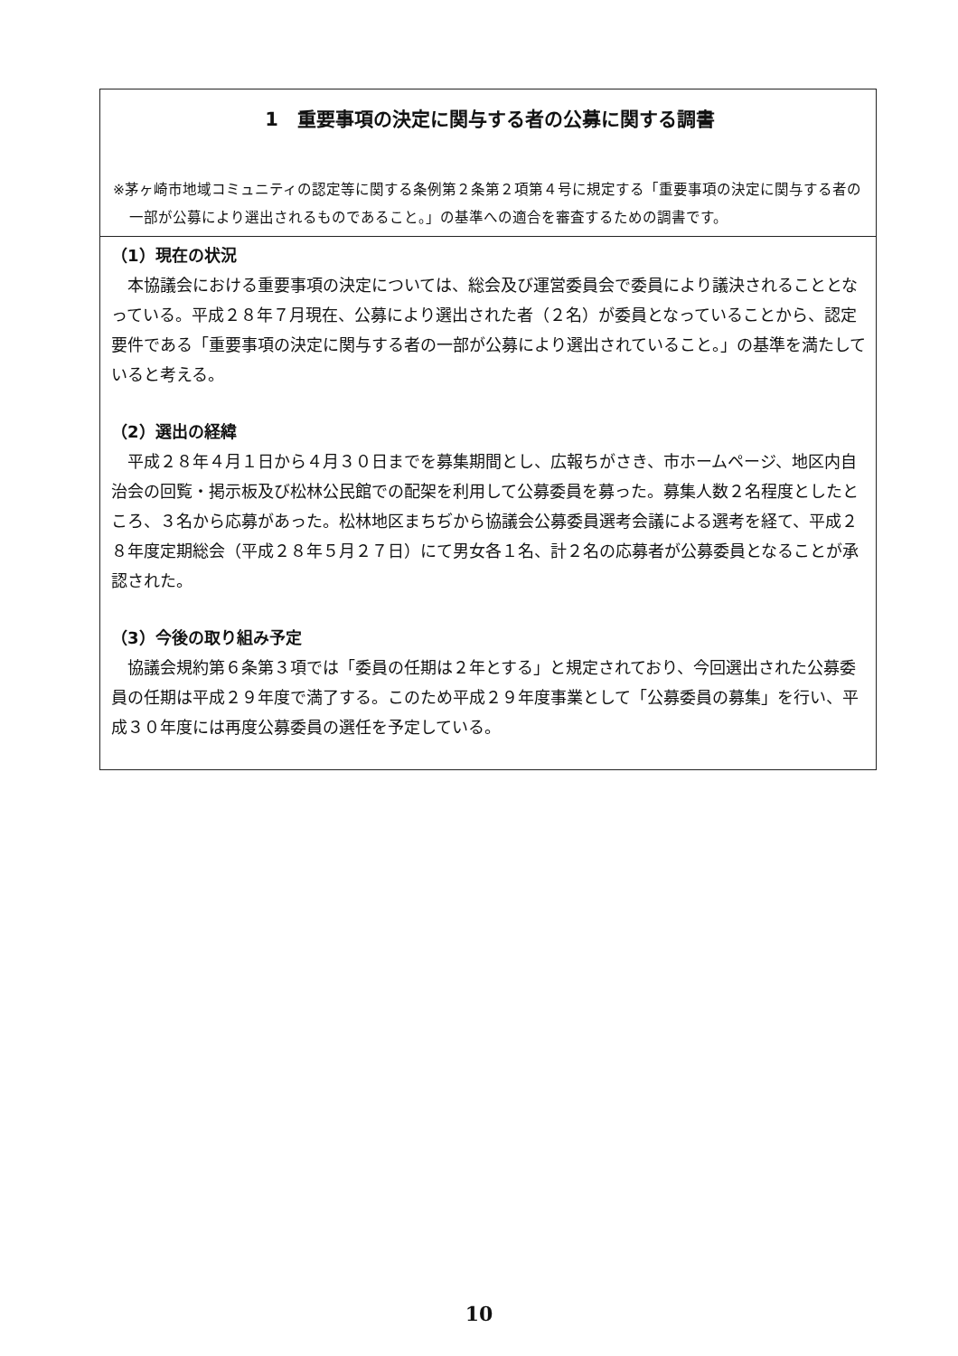1　重要事項の決定に関与する者の公募に関する調書
※茅ヶ崎市地域コミュニティの認定等に関する条例第２条第２項第４号に規定する「重要事項の決定に関与する者の一部が公募により選出されるものであること。」の基準への適合を審査するための調書です。
（1）現在の状況
本協議会における重要事項の決定については、総会及び運営委員会で委員により議決されることとなっている。平成２８年７月現在、公募により選出された者（２名）が委員となっていることから、認定要件である「重要事項の決定に関与する者の一部が公募により選出されていること。」の基準を満たしていると考える。
（2）選出の経緯
平成２８年４月１日から４月３０日までを募集期間とし、広報ちがさき、市ホームページ、地区内自治会の回覧・掲示板及び松林公民館での配架を利用して公募委員を募った。募集人数２名程度としたところ、３名から応募があった。松林地区まちぢから協議会公募委員選考会議による選考を経て、平成２８年度定期総会（平成２８年５月２７日）にて男女各１名、計２名の応募者が公募委員となることが承認された。
（3）今後の取り組み予定
協議会規約第６条第３項では「委員の任期は２年とする」と規定されており、今回選出された公募委員の任期は平成２９年度で満了する。このため平成２９年度事業として「公募委員の募集」を行い、平成３０年度には再度公募委員の選任を予定している。
10